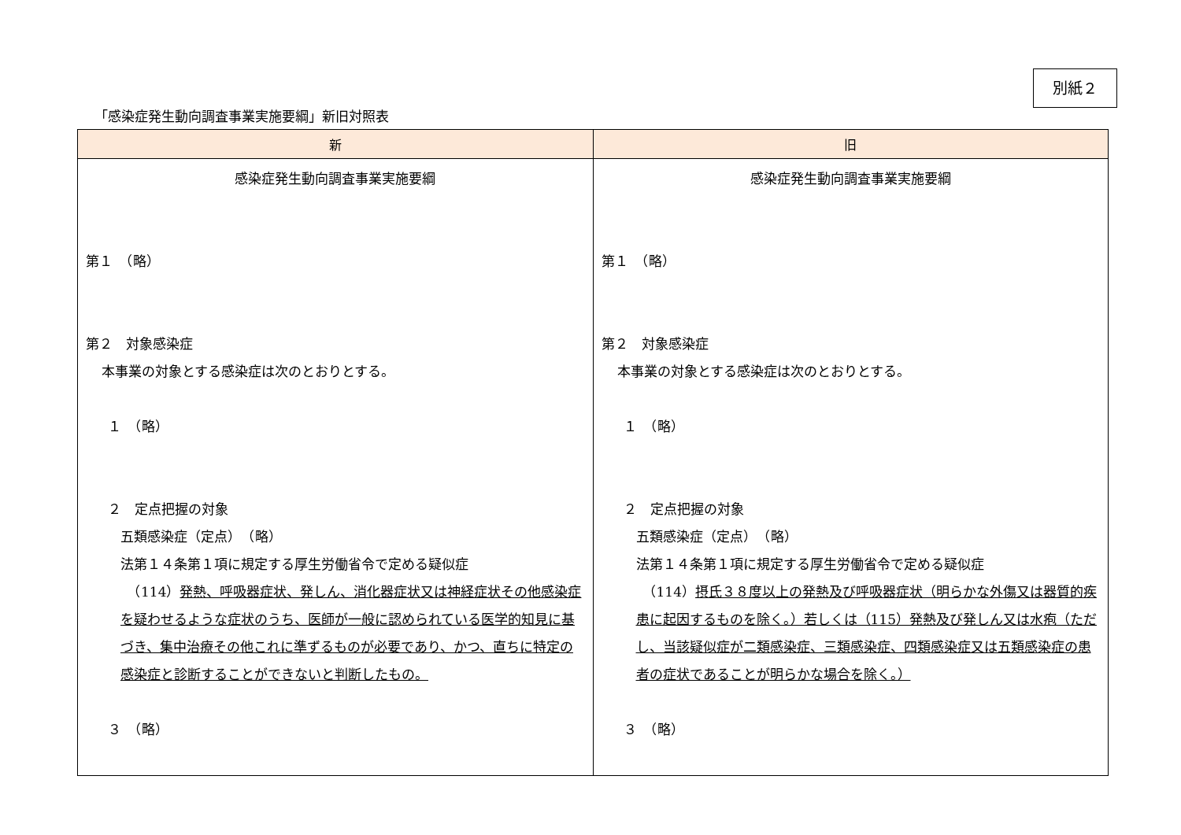別紙２
「感染症発生動向調査事業実施要綱」新旧対照表
| 新 | 旧 |
| --- | --- |
| 感染症発生動向調査事業実施要綱 第１ （略） 第２ 対象感染症 本事業の対象とする感染症は次のとおりとする。 １ （略） ２ 定点把握の対象 五類感染症（定点） （略） 法第１４条第１項に規定する厚生労働省令で定める疑似症 （114） 発熱、呼吸器症状、発しん、消化器症状又は神経症状その他感染症を疑わせるような症状のうち、医師が一般に認められている医学的知見に基づき、集中治療その他これに準ずるものが必要であり、かつ、直ちに特定の感染症と診断することができないと判断したもの。 ３ （略） | 感染症発生動向調査事業実施要綱 第１ （略） 第２ 対象感染症 本事業の対象とする感染症は次のとおりとする。 １ （略） ２ 定点把握の対象 五類感染症（定点） （略） 法第１４条第１項に規定する厚生労働省令で定める疑似症 （114） 摂氏３８度以上の発熱及び呼吸器症状（明らかな外傷又は器質的疾患に起因するものを除く。）若しくは（115）発熱及び発しん又は水疱（ただし、当該疑似症が二類感染症、三類感染症、四類感染症又は五類感染症の患者の症状であることが明らかな場合を除く。） ３ （略） |